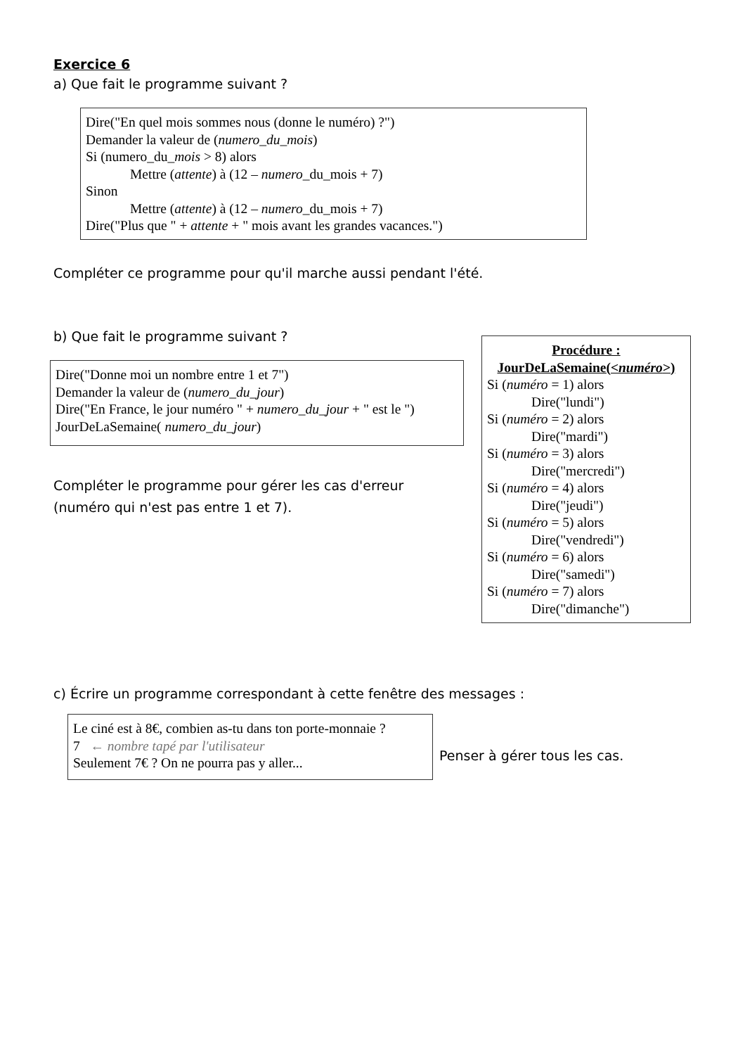Exercice 6
a) Que fait le programme suivant ?
Dire("En quel mois sommes nous (donne le numéro) ?")
Demander la valeur de (numero_du_mois)
Si (numero_du_mois > 8) alors
Mettre (attente) à (12 – numero_du_mois + 7)
Sinon
Mettre (attente) à (12 – numero_du_mois + 7)
Dire("Plus que " + attente + " mois avant les grandes vacances.")
Compléter ce programme pour qu'il marche aussi pendant l'été.
b) Que fait le programme suivant ?
Dire("Donne moi un nombre entre 1 et 7")
Demander la valeur de (numero_du_jour)
Dire("En France, le jour numéro " + numero_du_jour + " est le ")
JourDeLaSemaine( numero_du_jour)
Compléter le programme pour gérer les cas d'erreur
(numéro qui n'est pas entre 1 et 7).
Procédure :
JourDeLaSemaine(<numéro>)
Si (numéro = 1) alors
Dire("lundi")
Si (numéro = 2) alors
Dire("mardi")
Si (numéro = 3) alors
Dire("mercredi")
Si (numéro = 4) alors
Dire("jeudi")
Si (numéro = 5) alors
Dire("vendredi")
Si (numéro = 6) alors
Dire("samedi")
Si (numéro = 7) alors
Dire("dimanche")
c) Écrire un programme correspondant à cette fenêtre des messages :
Le ciné est à 8€, combien as-tu dans ton porte-monnaie ?
7 ← nombre tapé par l'utilisateur
Seulement 7€ ? On ne pourra pas y aller...
Penser à gérer tous les cas.